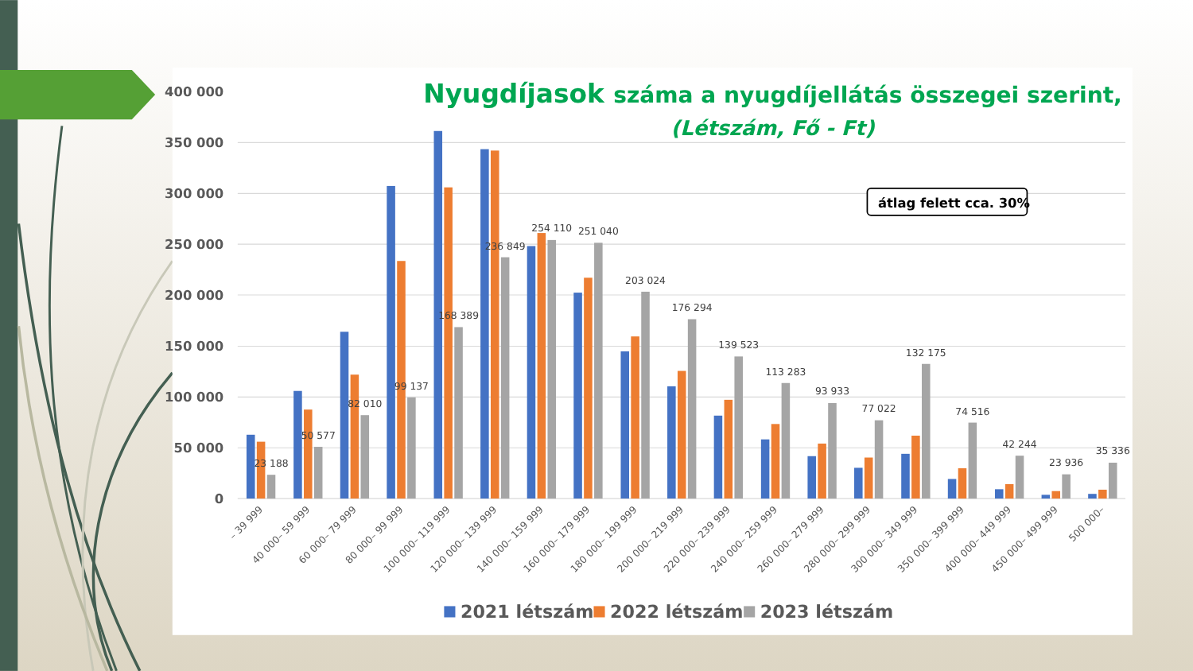Nyugdíjasok száma a nyugdíjellátás összegei szerint,
(Létszám, Fő - Ft)
400 000
350 000
300 000
250 000
200 000
150 000
100 000
50 000
0
átlag felett cca. 30%
23 188
50 577
82 010
99 137
168 389
236 849
254 110
251 040
203 024
176 294
139 523
113 283
93 933
77 022
132 175
74 516
42 244
23 936
35 336
– 39 999
40 000– 59 999
60 000– 79 999
80 000– 99 999
100 000– 119 999
120 000– 139 999
140 000– 159 999
160 000– 179 999
180 000– 199 999
200 000– 219 999
220 000– 239 999
240 000– 259 999
260 000– 279 999
280 000– 299 999
300 000– 349 999
350 000– 399 999
400 000– 449 999
450 000– 499 999
500 000–
2021 létszám
2022 létszám
2023 létszám